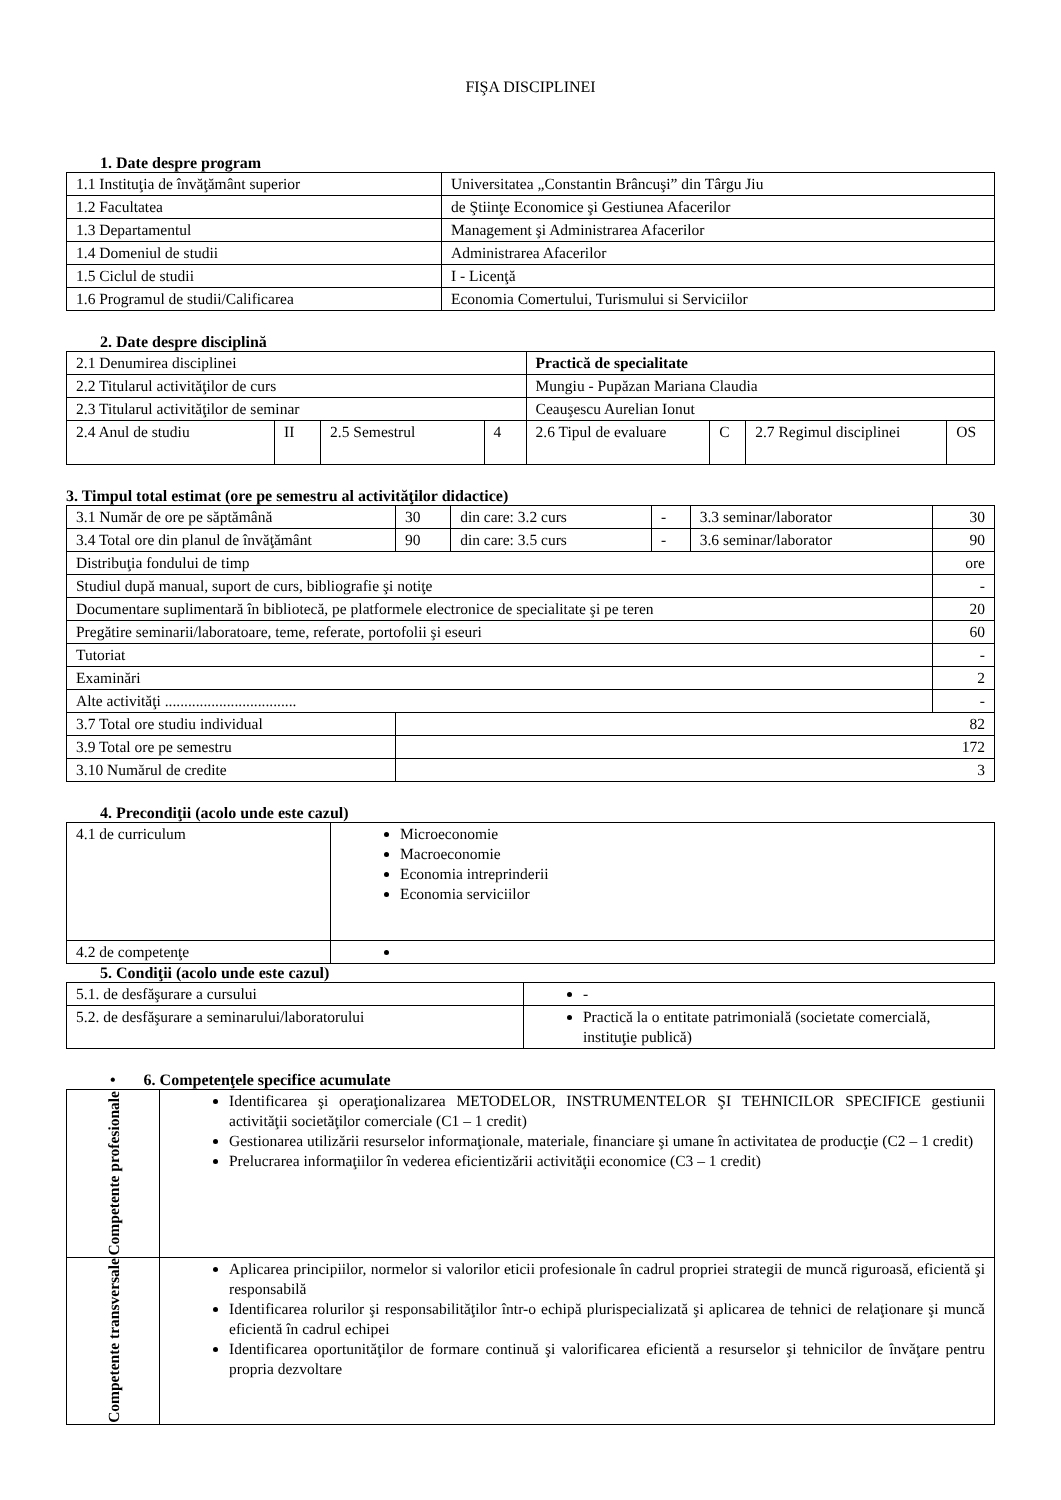FIŞA DISCIPLINEI
1. Date despre program
| 1.1 Instituţia de învăţământ superior | Universitatea „Constantin Brâncuşi” din Târgu Jiu |
| 1.2 Facultatea | de Ştiinţe Economice şi Gestiunea Afacerilor |
| 1.3 Departamentul | Management şi Administrarea Afacerilor |
| 1.4 Domeniul de studii | Administrarea Afacerilor |
| 1.5 Ciclul de studii | I - Licenţă |
| 1.6 Programul de studii/Calificarea | Economia Comertului, Turismului si Serviciilor |
2. Date despre disciplină
| 2.1 Denumirea disciplinei | | | | Practică de specialitate | | | |
| 2.2 Titularul activităţilor de curs | | | | Mungiu - Pupăzan Mariana Claudia | | | |
| 2.3 Titularul activităţilor de seminar | | | | Ceauşescu Aurelian Ionut | | | |
| 2.4 Anul de studiu | II | 2.5 Semestrul | 4 | 2.6 Tipul de evaluare | C | 2.7 Regimul disciplinei | OS |
3. Timpul total estimat (ore pe semestru al activităţilor didactice)
| 3.1 Număr de ore pe săptămână | | 30 | din care: 3.2 curs | - | 3.3 seminar/laborator | 30 |
| 3.4 Total ore din planul de învăţământ | | 90 | din care: 3.5 curs | - | 3.6 seminar/laborator | 90 |
| Distribuţia fondului de timp | | | | | | ore |
| Studiul după manual, suport de curs, bibliografie şi notiţe | | | | | | - |
| Documentare suplimentară în bibliotecă, pe platformele electronice de specialitate şi pe teren | | | | | | 20 |
| Pregătire seminarii/laboratoare, teme, referate, portofolii şi eseuri | | | | | | 60 |
| Tutoriat | | | | | | - |
| Examinări | | | | | | 2 |
| Alte activităţi .................................. | | | | | | - |
| 3.7 Total ore studiu individual | 82 | | | | | |
| 3.9 Total ore pe semestru | 172 | | | | | |
| 3.10 Numărul de credite | 3 | | | | | |
4. Precondiţii (acolo unde este cazul)
| 4.1 de curriculum | Microeconomie Macroeconomie Economia intreprinderii Economia serviciilor |
| 4.2 de competenţe | |
5. Condiţii (acolo unde este cazul)
| 5.1. de desfăşurare a cursului | - |
| 5.2. de desfăşurare a seminarului/laboratorului | Practică la o entitate patrimonială (societate comercială, instituţie publică) |
• 6. Competenţele specifice acumulate
| Competente profesionale | Identificarea şi operaţionalizarea METODELOR, INSTRUMENTELOR ŞI TEHNICILOR SPECIFICE gestiunii activităţii societăţilor comerciale (C1 – 1 credit) Gestionarea utilizării resurselor informaţionale, materiale, financiare şi umane în activitatea de producţie (C2 – 1 credit) Prelucrarea informaţiilor în vederea eficientizării activităţii economice (C3 – 1 credit) |
| Competente transversale | Aplicarea principiilor, normelor si valorilor eticii profesionale în cadrul propriei strategii de muncă riguroasă, eficientă şi responsabilă Identificarea rolurilor şi responsabilităţilor într-o echipă plurispecializată şi aplicarea de tehnici de relaţionare şi muncă eficientă în cadrul echipei Identificarea oportunităţilor de formare continuă şi valorificarea eficientă a resurselor şi tehnicilor de învăţare pentru propria dezvoltare |